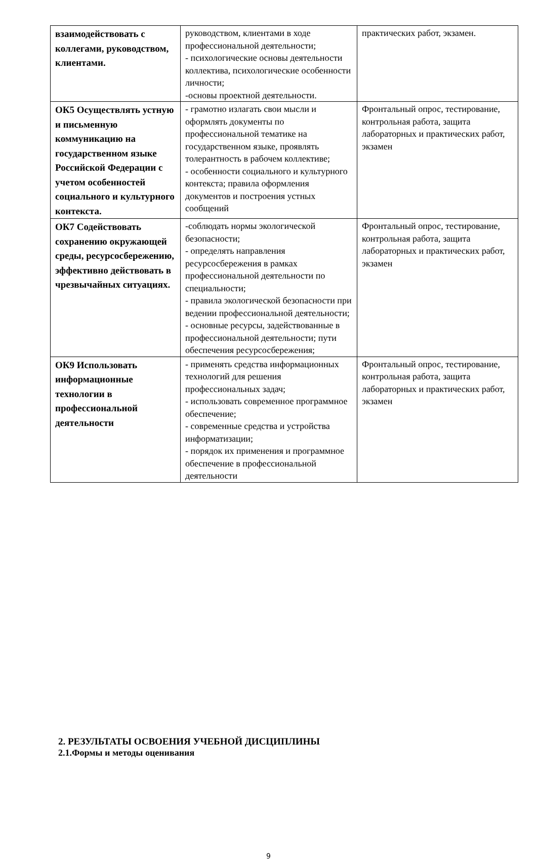| взаимодействовать с коллегами, руководством, клиентами. | руководством, клиентами в ходе профессиональной деятельности; - психологические основы деятельности коллектива, психологические особенности личности; -основы проектной деятельности. | практических работ, экзамен. |
| ОК5 Осуществлять устную и письменную коммуникацию на государственном языке Российской Федерации с учетом особенностей социального и культурного контекста. | - грамотно излагать свои мысли и оформлять документы по профессиональной тематике на государственном языке, проявлять толерантность в рабочем коллективе; - особенности социального и культурного контекста; правила оформления документов и построения устных сообщений | Фронтальный опрос, тестирование, контрольная работа, защита лабораторных и практических работ, экзамен |
| ОК7 Содействовать сохранению окружающей среды, ресурсосбережению, эффективно действовать в чрезвычайных ситуациях. | -соблюдать нормы экологической безопасности; - определять направления ресурсосбережения в рамках профессиональной деятельности по специальности; - правила экологической безопасности при ведении профессиональной деятельности; - основные ресурсы, задействованные в профессиональной деятельности; пути обеспечения ресурсосбережения; | Фронтальный опрос, тестирование, контрольная работа, защита лабораторных и практических работ, экзамен |
| ОК9 Использовать информационные технологии в профессиональной деятельности | - применять средства информационных технологий для решения профессиональных задач; - использовать современное программное обеспечение; - современные средства и устройства информатизации; - порядок их применения и программное обеспечение в профессиональной деятельности | Фронтальный опрос, тестирование, контрольная работа, защита лабораторных и практических работ, экзамен |
2. РЕЗУЛЬТАТЫ ОСВОЕНИЯ УЧЕБНОЙ ДИСЦИПЛИНЫ
2.1.Формы и методы оценивания
9